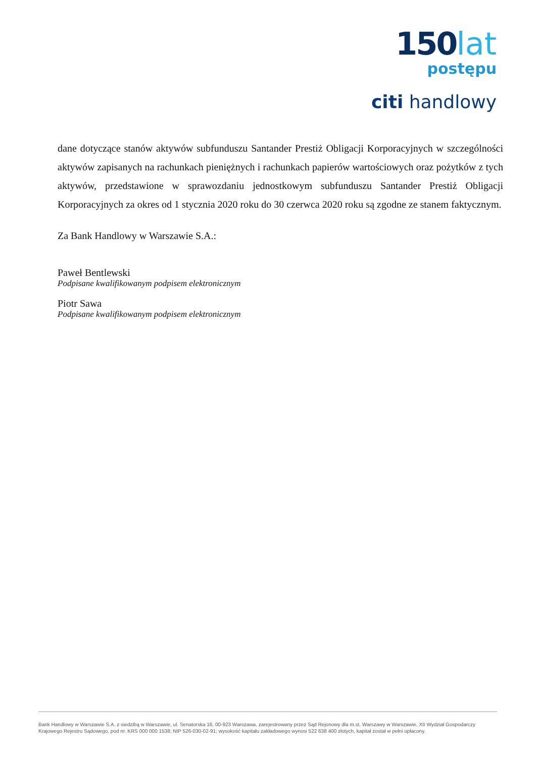150lat
postępu
citi handlowy
dane dotyczące stanów aktywów subfunduszu Santander Prestiż Obligacji Korporacyjnych w szczególności aktywów zapisanych na rachunkach pieniężnych i rachunkach papierów wartościowych oraz pożytków z tych aktywów, przedstawione w sprawozdaniu jednostkowym subfunduszu Santander Prestiż Obligacji Korporacyjnych za okres od 1 stycznia 2020 roku do 30 czerwca 2020 roku są zgodne ze stanem faktycznym.
Za Bank Handlowy w Warszawie S.A.:
Paweł Bentlewski
Podpisane kwalifikowanym podpisem elektronicznym
Piotr Sawa
Podpisane kwalifikowanym podpisem elektronicznym
Bank Handlowy w Warszawie S.A. z siedzibą w Warszawie, ul. Senatorska 16, 00-923 Warszawa, zarejestrowany przez Sąd Rejonowy dla m.st. Warszawy w Warszawie, XII Wydział Gospodarczy Krajowego Rejestru Sądowego, pod nr. KRS 000 000 1538; NIP 526-030-02-91; wysokość kapitału zakładowego wynosi 522 638 400 złotych, kapitał został w pełni opłacony.